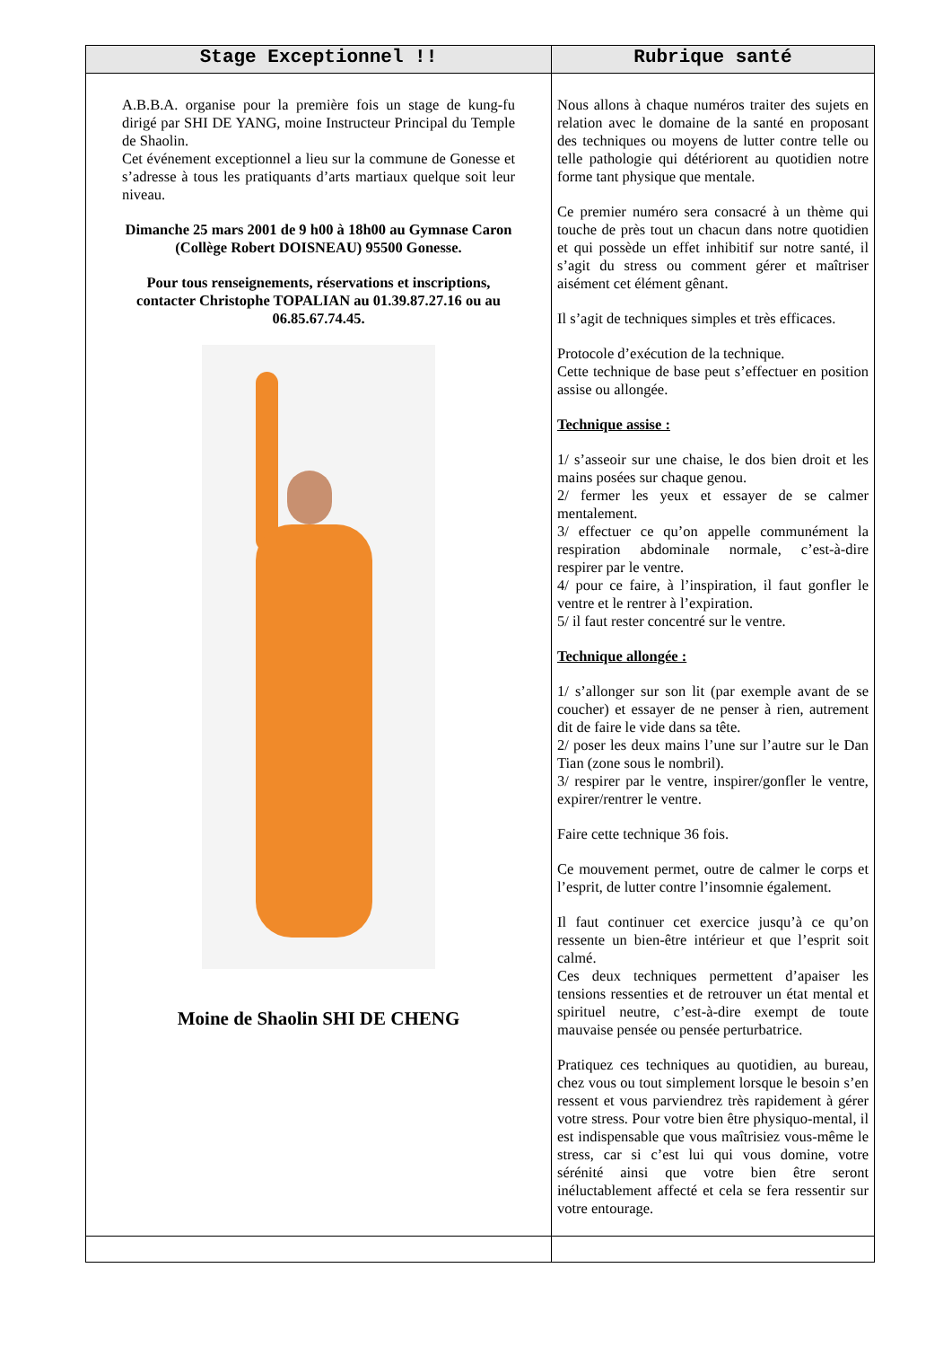| Stage Exceptionnel !! | Rubrique santé |
| --- | --- |
| A.B.B.A. organise pour la première fois un stage de kung-fu dirigé par SHI DE YANG, moine Instructeur Principal du Temple de Shaolin. Cet événement exceptionnel a lieu sur la commune de Gonesse et s’adresse à tous les pratiquants d’arts martiaux quelque soit leur niveau. Dimanche 25 mars 2001 de 9 h00 à 18h00 au Gymnase Caron (Collège Robert DOISNEAU) 95500 Gonesse. Pour tous renseignements, réservations et inscriptions, contacter Christophe TOPALIAN au 01.39.87.27.16 ou au 06.85.67.74.45. Moine de Shaolin SHI DE CHENG | Nous allons à chaque numéros traiter des sujets en relation avec le domaine de la santé en proposant des techniques ou moyens de lutter contre telle ou telle pathologie qui détériorent au quotidien notre forme tant physique que mentale. Ce premier numéro sera consacré à un thème qui touche de près tout un chacun dans notre quotidien et qui possède un effet inhibitif sur notre santé, il s’agit du stress ou comment gérer et maîtriser aisément cet élément gênant. Il s’agit de techniques simples et très efficaces. Protocole d’exécution de la technique. Cette technique de base peut s’effectuer en position assise ou allongée. Technique assise : 1/ s’asseoir sur une chaise, le dos bien droit et les mains posées sur chaque genou. 2/ fermer les yeux et essayer de se calmer mentalement. 3/ effectuer ce qu’on appelle communément la respiration abdominale normale, c’est-à-dire respirer par le ventre. 4/ pour ce faire, à l’inspiration, il faut gonfler le ventre et le rentrer à l’expiration. 5/ il faut rester concentré sur le ventre. Technique allongée : 1/ s’allonger sur son lit (par exemple avant de se coucher) et essayer de ne penser à rien, autrement dit de faire le vide dans sa tête. 2/ poser les deux mains l’une sur l’autre sur le Dan Tian (zone sous le nombril). 3/ respirer par le ventre, inspirer/gonfler le ventre, expirer/rentrer le ventre. Faire cette technique 36 fois. Ce mouvement permet, outre de calmer le corps et l’esprit, de lutter contre l’insomnie également. Il faut continuer cet exercice jusqu’à ce qu’on ressente un bien-être intérieur et que l’esprit soit calmé. Ces deux techniques permettent d’apaiser les tensions ressenties et de retrouver un état mental et spirituel neutre, c’est-à-dire exempt de toute mauvaise pensée ou pensée perturbatrice. Pratiquez ces techniques au quotidien, au bureau, chez vous ou tout simplement lorsque le besoin s’en ressent et vous parviendrez très rapidement à gérer votre stress. Pour votre bien être physiquo-mental, il est indispensable que vous maîtrisiez vous-même le stress, car si c’est lui qui vous domine, votre sérénité ainsi que votre bien être seront inéluctablement affecté et cela se fera ressentir sur votre entourage. |